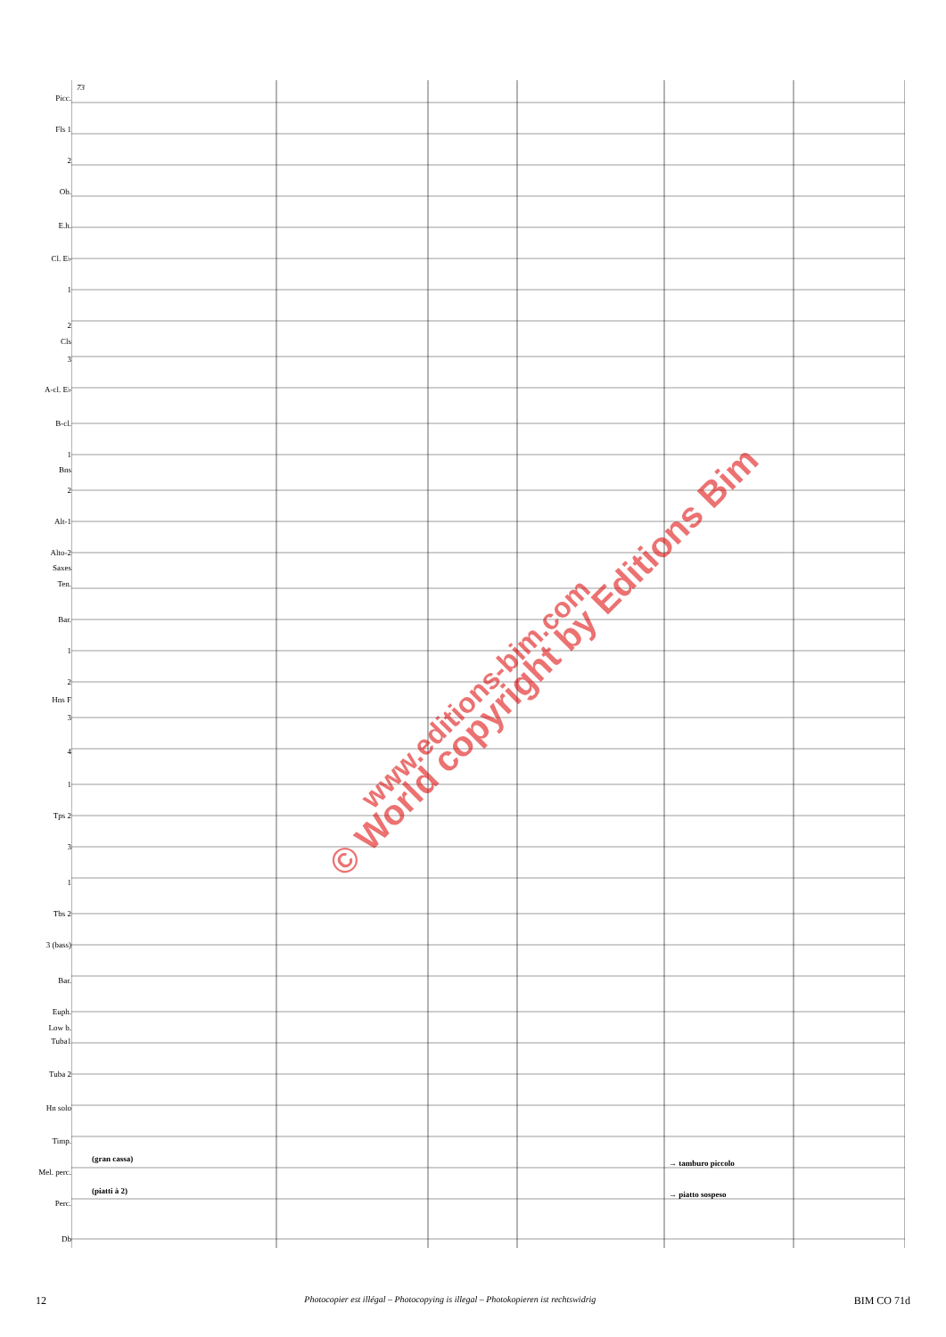Picc.
Fls 1
2
Ob.
E.h.
Cl. E♭
1
2
Cls
3
A-cl. E♭
B-cl.
1
Bns
2
Alt-1
Alto-2
Saxes
Ten.
Bar.
1
2
Hns F
3
4
1
Tps 2
3
1
Tbs 2
3 (bass)
Bar.
Euph.
Low b.
Tuba1
Tuba 2
Hn solo
Timp.
Mel. perc.
Perc.
Db
(gran cassa)
(piatti à 2)
→ tamburo piccolo
→ piatto sospeso
73
© World copyright by Editions Bim
www.editions-bim.com
12 Photocopier est illégal – Photocopying is illegal – Photokopieren ist rechtswidrig BIM CO 71d